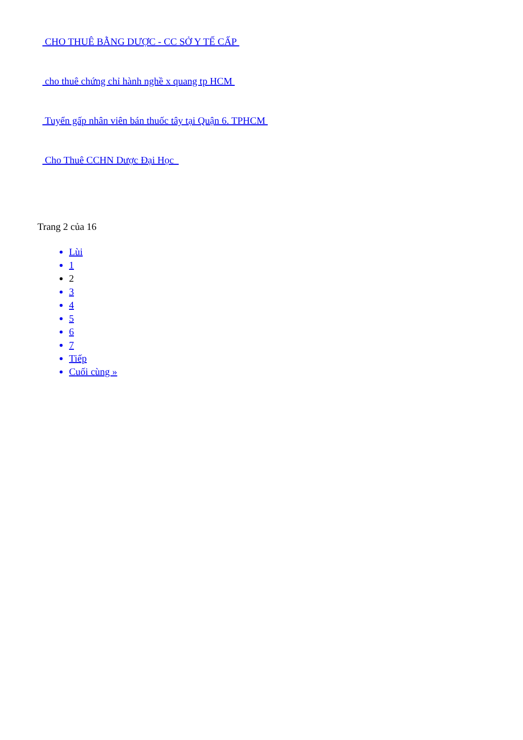CHO THUÊ BẰNG DƯỢC - CC SỞ Y TẾ CẤP
cho thuê chứng chỉ hành nghề x quang tp HCM
Tuyển gấp nhân viên bán thuốc tây tại Quận 6. TPHCM
Cho Thuê CCHN Dược Đại Học
Trang 2 của 16
Lùi
1
2
3
4
5
6
7
Tiếp
Cuối cùng »